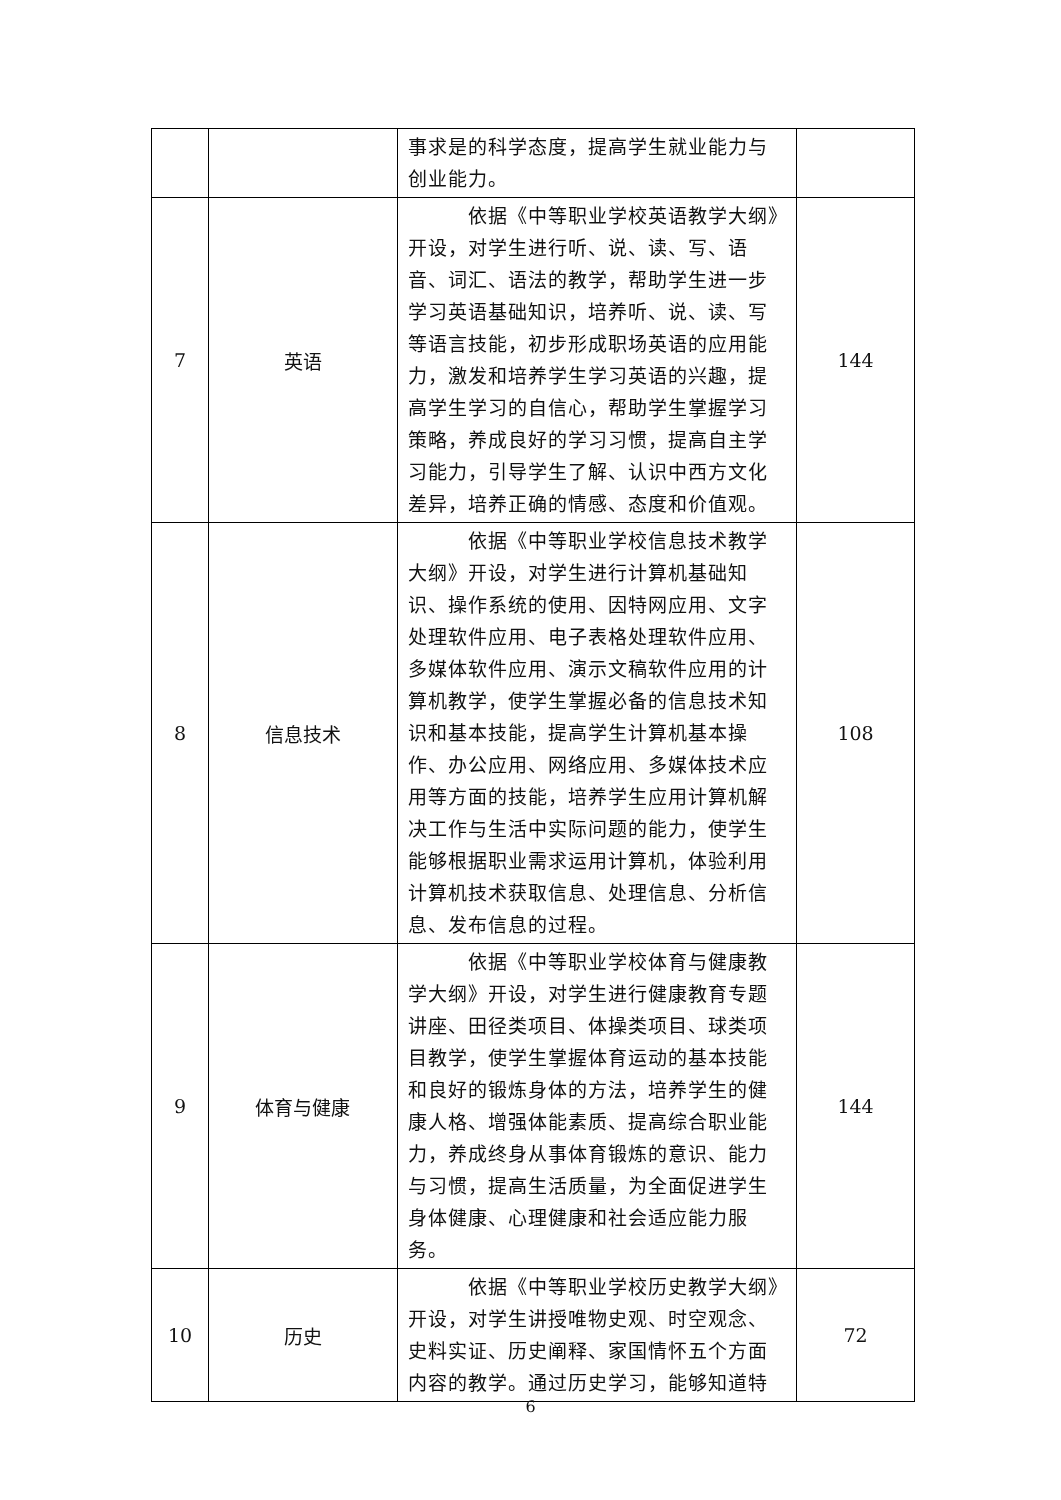| | | 事求是的科学态度，提高学生就业能力与创业能力。 | |
| 7 | 英语 | 依据《中等职业学校英语教学大纲》开设，对学生进行听、说、读、写、语音、词汇、语法的教学，帮助学生进一步学习英语基础知识，培养听、说、读、写等语言技能，初步形成职场英语的应用能力，激发和培养学生学习英语的兴趣，提高学生学习的自信心，帮助学生掌握学习策略，养成良好的学习习惯，提高自主学习能力，引导学生了解、认识中西方文化差异，培养正确的情感、态度和价值观。 | 144 |
| 8 | 信息技术 | 依据《中等职业学校信息技术教学大纲》开设，对学生进行计算机基础知识、操作系统的使用、因特网应用、文字处理软件应用、电子表格处理软件应用、多媒体软件应用、演示文稿软件应用的计算机教学，使学生掌握必备的信息技术知识和基本技能，提高学生计算机基本操作、办公应用、网络应用、多媒体技术应用等方面的技能，培养学生应用计算机解决工作与生活中实际问题的能力，使学生能够根据职业需求运用计算机，体验利用计算机技术获取信息、处理信息、分析信息、发布信息的过程。 | 108 |
| 9 | 体育与健康 | 依据《中等职业学校体育与健康教学大纲》开设，对学生进行健康教育专题讲座、田径类项目、体操类项目、球类项目教学，使学生掌握体育运动的基本技能和良好的锻炼身体的方法，培养学生的健康人格、增强体能素质、提高综合职业能力，养成终身从事体育锻炼的意识、能力与习惯，提高生活质量，为全面促进学生身体健康、心理健康和社会适应能力服务。 | 144 |
| 10 | 历史 | 依据《中等职业学校历史教学大纲》开设，对学生讲授唯物史观、时空观念、史料实证、历史阐释、家国情怀五个方面内容的教学。通过历史学习，能够知道特 | 72 |
6